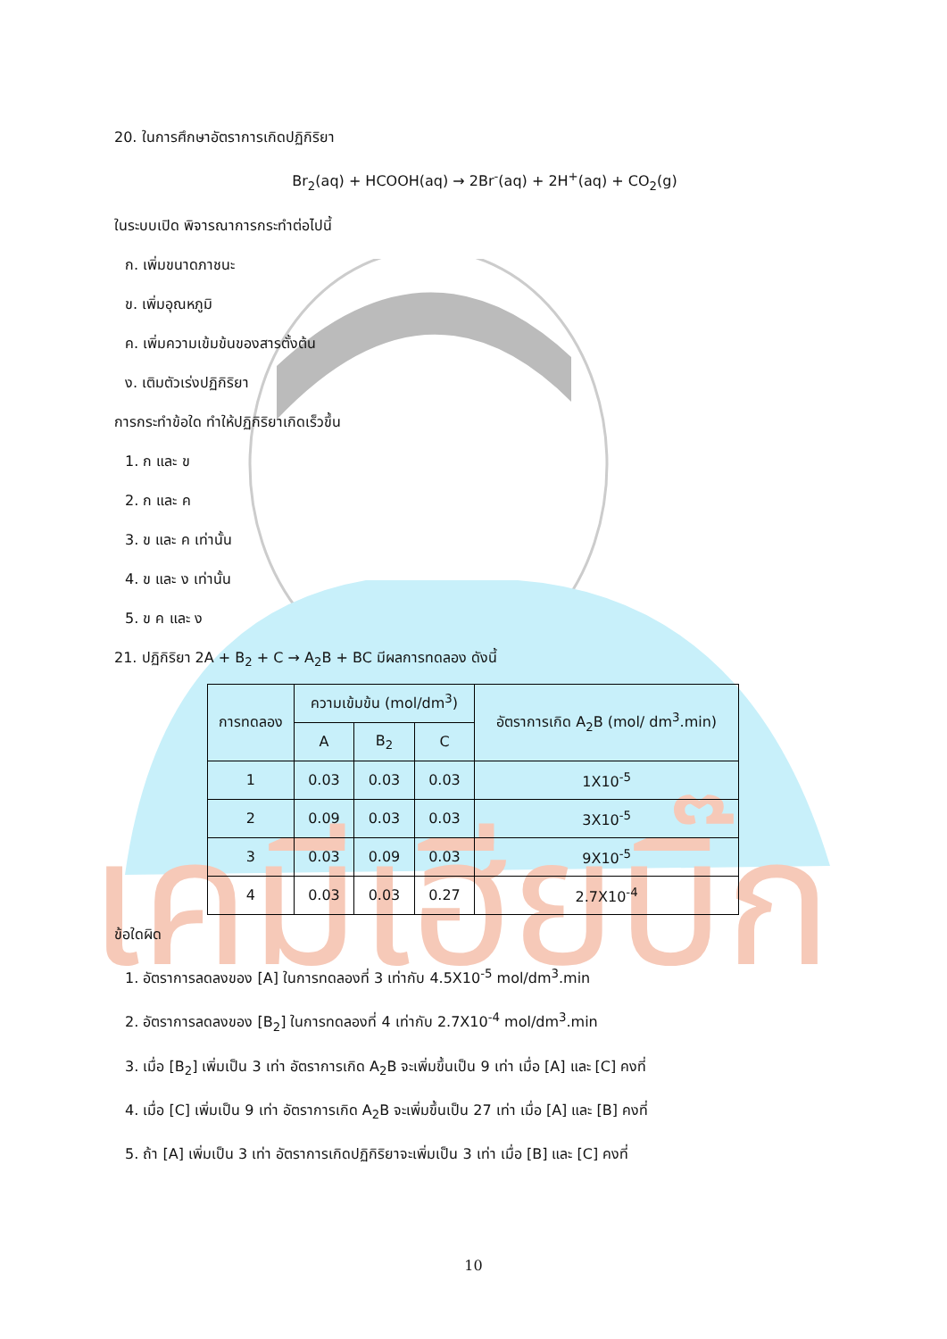เคมีเฮียบิ๊ก
20. ในการศึกษาอัตราการเกิดปฏิกิริยา
Br<sub>2</sub>(aq) + HCOOH(aq) → 2Br<sup>-</sup>(aq) + 2H<sup>+</sup>(aq) + CO<sub>2</sub>(g)
ในระบบเปิด พิจารณาการกระทำต่อไปนี้
ก. เพิ่มขนาดภาชนะ
ข. เพิ่มอุณหภูมิ
ค. เพิ่มความเข้มข้นของสารตั้งต้น
ง. เติมตัวเร่งปฏิกิริยา
การกระทำข้อใด ทำให้ปฏิกิริยาเกิดเร็วขึ้น
1. ก และ ข
2. ก และ ค
3. ข และ ค เท่านั้น
4. ข และ ง เท่านั้น
5. ข ค และ ง
21. ปฏิกิริยา 2A + B<sub>2</sub> + C → A<sub>2</sub>B + BC มีผลการทดลอง ดังนี้
| การทดลอง | ความเข้มข้น (mol/dm<sup>3</sup>) | | | อัตราการเกิด A<sub>2</sub>B (mol/ dm<sup>3</sup>.min) |
| --- | --- | --- | --- | --- |
| | A | B<sub>2</sub> | C | |
| 1 | 0.03 | 0.03 | 0.03 | 1X10<sup>-5</sup> |
| 2 | 0.09 | 0.03 | 0.03 | 3X10<sup>-5</sup> |
| 3 | 0.03 | 0.09 | 0.03 | 9X10<sup>-5</sup> |
| 4 | 0.03 | 0.03 | 0.27 | 2.7X10<sup>-4</sup> |
ข้อใดผิด
1. อัตราการลดลงของ [A] ในการทดลองที่ 3 เท่ากับ 4.5X10<sup>-5</sup> mol/dm<sup>3</sup>.min
2. อัตราการลดลงของ [B<sub>2</sub>] ในการทดลองที่ 4 เท่ากับ 2.7X10<sup>-4</sup> mol/dm<sup>3</sup>.min
3. เมื่อ [B<sub>2</sub>] เพิ่มเป็น 3 เท่า อัตราการเกิด A<sub>2</sub>B จะเพิ่มขึ้นเป็น 9 เท่า เมื่อ [A] และ [C] คงที่
4. เมื่อ [C] เพิ่มเป็น 9 เท่า อัตราการเกิด A<sub>2</sub>B จะเพิ่มขึ้นเป็น 27 เท่า เมื่อ [A] และ [B] คงที่
5. ถ้า [A] เพิ่มเป็น 3 เท่า อัตราการเกิดปฏิกิริยาจะเพิ่มเป็น 3 เท่า เมื่อ [B] และ [C] คงที่
10